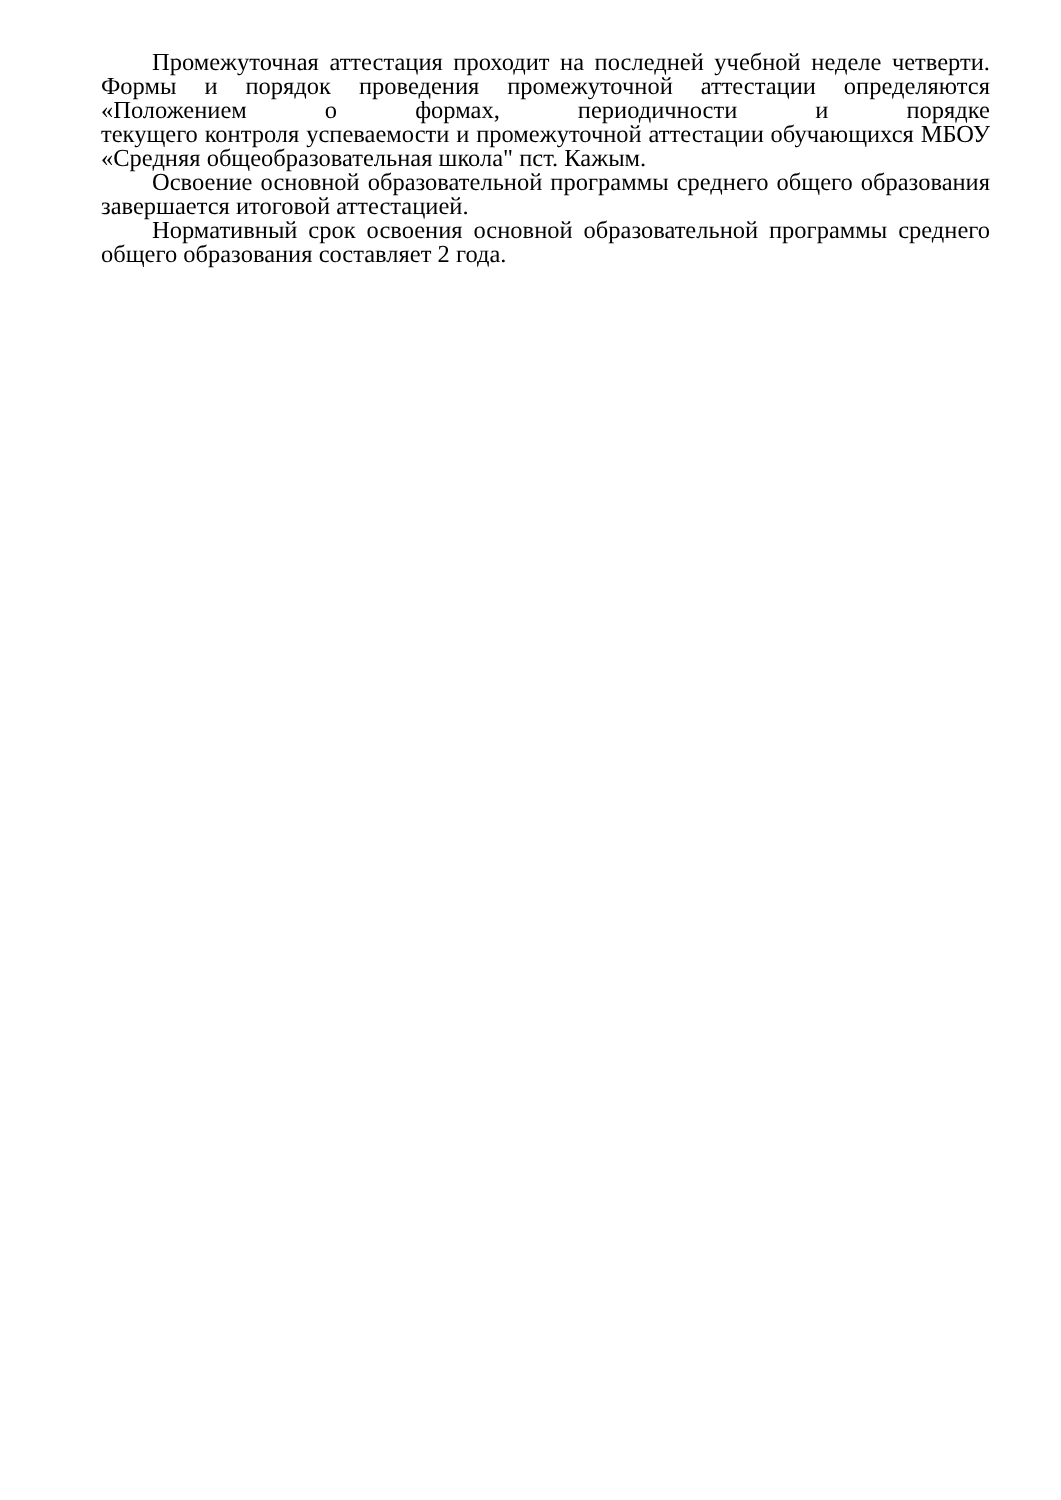Промежуточная аттестация проходит на последней учебной неделе четверти. Формы и порядок проведения промежуточной аттестации определяются «Положением о формах, периодичности и порядке текущего контроля успеваемости и промежуточной аттестации обучающихся МБОУ «Средняя общеобразовательная школа" пст. Кажым.
Освоение основной образовательной программы среднего общего образования завершается итоговой аттестацией.
Нормативный срок освоения основной образовательной программы среднего общего образования составляет 2 года.